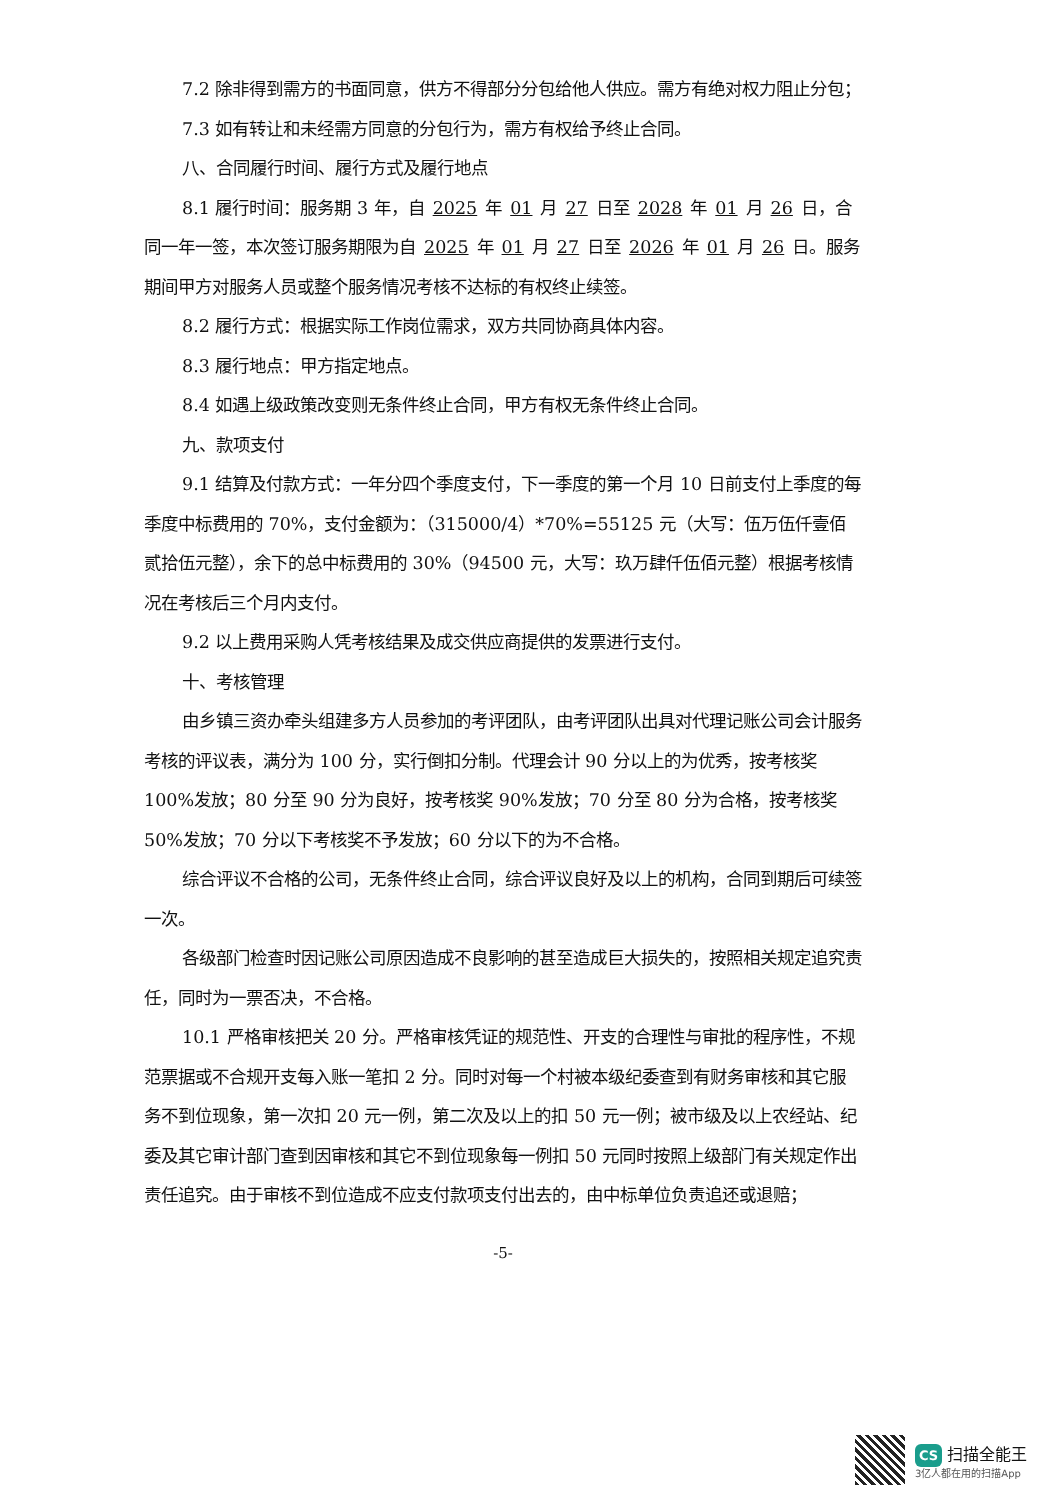7.2 除非得到需方的书面同意，供方不得部分分包给他人供应。需方有绝对权力阻止分包；
7.3 如有转让和未经需方同意的分包行为，需方有权给予终止合同。
八、合同履行时间、履行方式及履行地点
8.1 履行时间：服务期 3 年，自 2025 年 01 月 27 日至 2028 年 01 月 26 日，合同一年一签，本次签订服务期限为自 2025 年 01 月 27 日至 2026 年 01 月 26 日。服务期间甲方对服务人员或整个服务情况考核不达标的有权终止续签。
8.2 履行方式：根据实际工作岗位需求，双方共同协商具体内容。
8.3 履行地点：甲方指定地点。
8.4 如遇上级政策改变则无条件终止合同，甲方有权无条件终止合同。
九、款项支付
9.1 结算及付款方式：一年分四个季度支付，下一季度的第一个月 10 日前支付上季度的每季度中标费用的 70%，支付金额为：（315000/4）*70%=55125 元（大写：伍万伍仟壹佰贰拾伍元整），余下的总中标费用的 30%（94500 元，大写：玖万肆仟伍佰元整）根据考核情况在考核后三个月内支付。
9.2 以上费用采购人凭考核结果及成交供应商提供的发票进行支付。
十、考核管理
由乡镇三资办牵头组建多方人员参加的考评团队，由考评团队出具对代理记账公司会计服务考核的评议表，满分为 100 分，实行倒扣分制。代理会计 90 分以上的为优秀，按考核奖 100%发放；80 分至 90 分为良好，按考核奖 90%发放；70 分至 80 分为合格，按考核奖 50%发放；70 分以下考核奖不予发放；60 分以下的为不合格。
综合评议不合格的公司，无条件终止合同，综合评议良好及以上的机构，合同到期后可续签一次。
各级部门检查时因记账公司原因造成不良影响的甚至造成巨大损失的，按照相关规定追究责任，同时为一票否决，不合格。
10.1 严格审核把关 20 分。严格审核凭证的规范性、开支的合理性与审批的程序性，不规范票据或不合规开支每入账一笔扣 2 分。同时对每一个村被本级纪委查到有财务审核和其它服务不到位现象，第一次扣 20 元一例，第二次及以上的扣 50 元一例；被市级及以上农经站、纪委及其它审计部门查到因审核和其它不到位现象每一例扣 50 元同时按照上级部门有关规定作出责任追究。由于审核不到位造成不应支付款项支付出去的，由中标单位负责追还或退赔；
-5-
CS 扫描全能王
3亿人都在用的扫描App